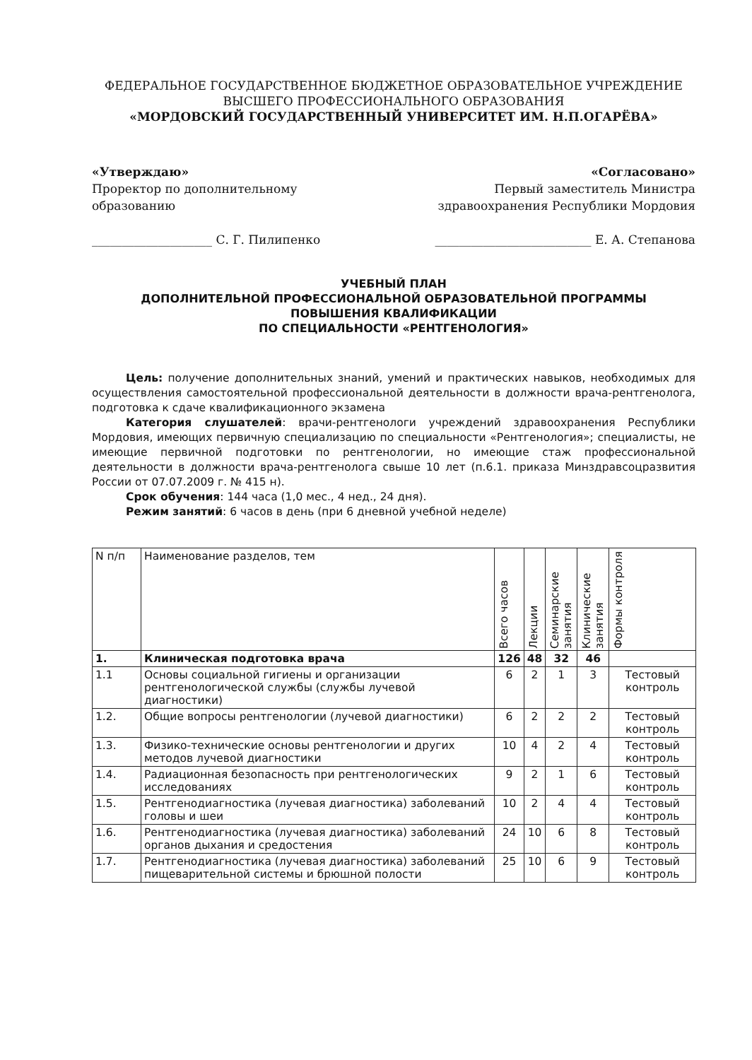ФЕДЕРАЛЬНОЕ ГОСУДАРСТВЕННОЕ БЮДЖЕТНОЕ ОБРАЗОВАТЕЛЬНОЕ УЧРЕЖДЕНИЕ
ВЫСШЕГО ПРОФЕССИОНАЛЬНОГО ОБРАЗОВАНИЯ
«МОРДОВСКИЙ ГОСУДАРСТВЕННЫЙ УНИВЕРСИТЕТ ИМ. Н.П.ОГАРЁВА»
«Утверждаю»
Проректор по дополнительному образованию
____________________ С. Г. Пилипенко
«Согласовано»
Первый заместитель Министра здравоохранения Республики Мордовия
__________________________ Е. А. Степанова
УЧЕБНЫЙ ПЛАН
ДОПОЛНИТЕЛЬНОЙ ПРОФЕССИОНАЛЬНОЙ ОБРАЗОВАТЕЛЬНОЙ ПРОГРАММЫ
ПОВЫШЕНИЯ КВАЛИФИКАЦИИ
ПО СПЕЦИАЛЬНОСТИ «РЕНТГЕНОЛОГИЯ»
Цель: получение дополнительных знаний, умений и практических навыков, необходимых для осуществления самостоятельной профессиональной деятельности в должности врача-рентгенолога, подготовка к сдаче квалификационного экзамена
Категория слушателей: врачи-рентгенологи учреждений здравоохранения Республики Мордовия, имеющих первичную специализацию по специальности «Рентгенология»; специалисты, не имеющие первичной подготовки по рентгенологии, но имеющие стаж профессиональной деятельности в должности врача-рентгенолога свыше 10 лет (п.6.1. приказа Минздравсоцразвития России от 07.07.2009 г. № 415 н).
Срок обучения: 144 часа (1,0 мес., 4 нед., 24 дня).
Режим занятий: 6 часов в день (при 6 дневной учебной неделе)
| N п/п | Наименование разделов, тем | Всего часов | Лекции | Семинарские занятия | Клинические занятия | Формы контроля |
| --- | --- | --- | --- | --- | --- | --- |
| 1. | Клиническая подготовка врача | 126 | 48 | 32 | 46 | |
| 1.1 | Основы социальной гигиены и организации рентгенологической службы (службы лучевой диагностики) | 6 | 2 | 1 | 3 | Тестовый контроль |
| 1.2. | Общие вопросы рентгенологии (лучевой диагностики) | 6 | 2 | 2 | 2 | Тестовый контроль |
| 1.3. | Физико-технические основы рентгенологии и других методов лучевой диагностики | 10 | 4 | 2 | 4 | Тестовый контроль |
| 1.4. | Радиационная безопасность при рентгенологических исследованиях | 9 | 2 | 1 | 6 | Тестовый контроль |
| 1.5. | Рентгенодиагностика (лучевая диагностика) заболеваний головы и шеи | 10 | 2 | 4 | 4 | Тестовый контроль |
| 1.6. | Рентгенодиагностика (лучевая диагностика) заболеваний органов дыхания и средостения | 24 | 10 | 6 | 8 | Тестовый контроль |
| 1.7. | Рентгенодиагностика (лучевая диагностика) заболеваний пищеварительной системы и брюшной полости | 25 | 10 | 6 | 9 | Тестовый контроль |